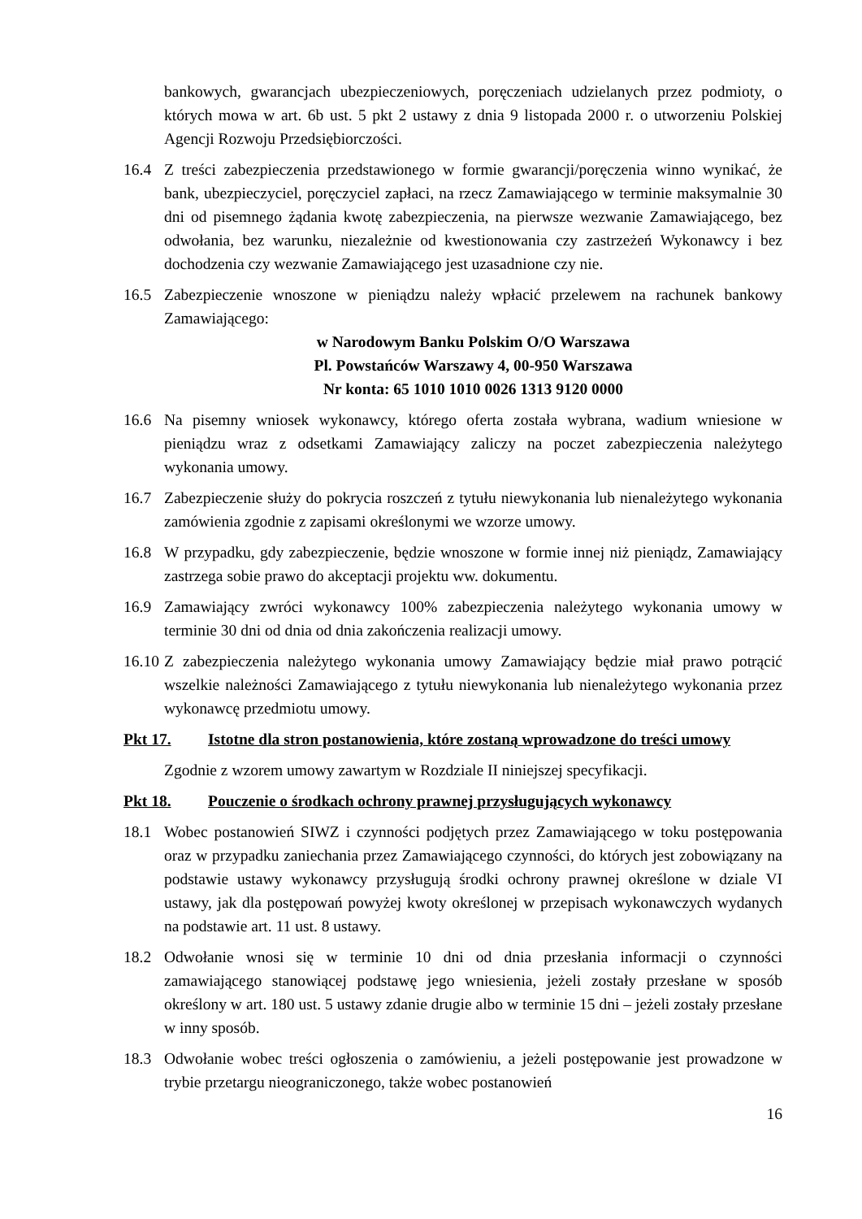bankowych, gwarancjach ubezpieczeniowych, poręczeniach udzielanych przez podmioty, o których mowa w art. 6b ust. 5 pkt 2 ustawy z dnia 9 listopada 2000 r. o utworzeniu Polskiej Agencji Rozwoju Przedsiębiorczości.
16.4 Z treści zabezpieczenia przedstawionego w formie gwarancji/poręczenia winno wynikać, że bank, ubezpieczyciel, poręczyciel zapłaci, na rzecz Zamawiającego w terminie maksymalnie 30 dni od pisemnego żądania kwotę zabezpieczenia, na pierwsze wezwanie Zamawiającego, bez odwołania, bez warunku, niezależnie od kwestionowania czy zastrzeżeń Wykonawcy i bez dochodzenia czy wezwanie Zamawiającego jest uzasadnione czy nie.
16.5 Zabezpieczenie wnoszone w pieniądzu należy wpłacić przelewem na rachunek bankowy Zamawiającego:
w Narodowym Banku Polskim O/O Warszawa
Pl. Powstańców Warszawy 4, 00-950 Warszawa
Nr konta: 65 1010 1010 0026 1313 9120 0000
16.6 Na pisemny wniosek wykonawcy, którego oferta została wybrana, wadium wniesione w pieniądzu wraz z odsetkami Zamawiający zaliczy na poczet zabezpieczenia należytego wykonania umowy.
16.7 Zabezpieczenie służy do pokrycia roszczeń z tytułu niewykonania lub nienależytego wykonania zamówienia zgodnie z zapisami określonymi we wzorze umowy.
16.8 W przypadku, gdy zabezpieczenie, będzie wnoszone w formie innej niż pieniądz, Zamawiający zastrzega sobie prawo do akceptacji projektu ww. dokumentu.
16.9 Zamawiający zwróci wykonawcy 100% zabezpieczenia należytego wykonania umowy w terminie 30 dni od dnia od dnia zakończenia realizacji umowy.
16.10
Z zabezpieczenia należytego wykonania umowy Zamawiający będzie miał prawo potrącić wszelkie należności Zamawiającego z tytułu niewykonania lub nienależytego wykonania przez wykonawcę przedmiotu umowy.
Pkt 17. Istotne dla stron postanowienia, które zostaną wprowadzone do treści umowy
Zgodnie z wzorem umowy zawartym w Rozdziale II niniejszej specyfikacji.
Pkt 18. Pouczenie o środkach ochrony prawnej przysługujących wykonawcy
18.1 Wobec postanowień SIWZ i czynności podjętych przez Zamawiającego w toku postępowania oraz w przypadku zaniechania przez Zamawiającego czynności, do których jest zobowiązany na podstawie ustawy wykonawcy przysługują środki ochrony prawnej określone w dziale VI ustawy, jak dla postępowań powyżej kwoty określonej w przepisach wykonawczych wydanych na podstawie art. 11 ust. 8 ustawy.
18.2 Odwołanie wnosi się w terminie 10 dni od dnia przesłania informacji o czynności zamawiającego stanowiącej podstawę jego wniesienia, jeżeli zostały przesłane w sposób określony w art. 180 ust. 5 ustawy zdanie drugie albo w terminie 15 dni – jeżeli zostały przesłane w inny sposób.
18.3 Odwołanie wobec treści ogłoszenia o zamówieniu, a jeżeli postępowanie jest prowadzone w trybie przetargu nieograniczonego, także wobec postanowień
16